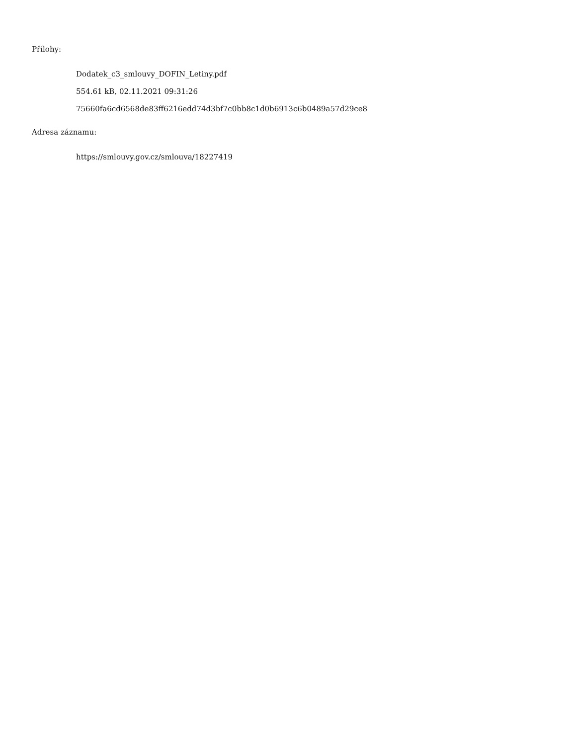Přílohy:
Dodatek_c3_smlouvy_DOFIN_Letiny.pdf
554.61 kB, 02.11.2021 09:31:26
75660fa6cd6568de83ff6216edd74d3bf7c0bb8c1d0b6913c6b0489a57d29ce8
Adresa záznamu:
https://smlouvy.gov.cz/smlouva/18227419